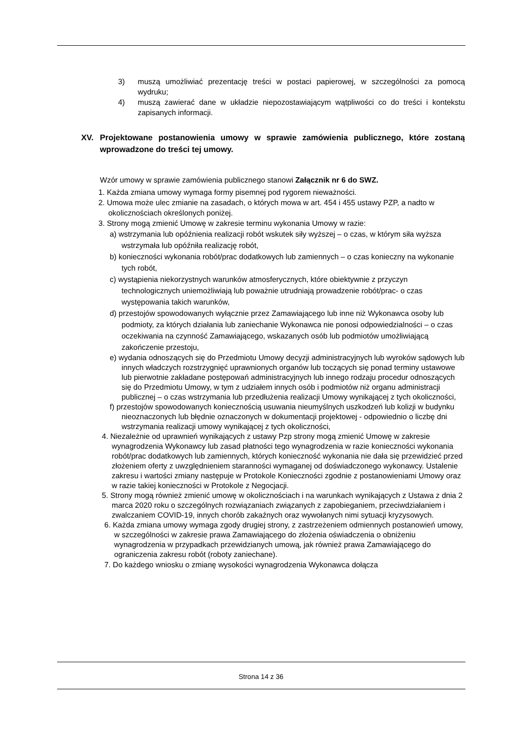3) muszą umożliwiać prezentację treści w postaci papierowej, w szczególności za pomocą wydruku;
4) muszą zawierać dane w układzie niepozostawiającym wątpliwości co do treści i kontekstu zapisanych informacji.
XV. Projektowane postanowienia umowy w sprawie zamówienia publicznego, które zostaną wprowadzone do treści tej umowy.
Wzór umowy w sprawie zamówienia publicznego stanowi Załącznik nr 6 do SWZ.
1. Każda zmiana umowy wymaga formy pisemnej pod rygorem nieważności.
2. Umowa może ulec zmianie na zasadach, o których mowa w art. 454 i 455 ustawy PZP, a nadto w okolicznościach określonych poniżej.
3. Strony mogą zmienić Umowę w zakresie terminu wykonania Umowy w razie:
a) wstrzymania lub opóźnienia realizacji robót wskutek siły wyższej – o czas, w którym siła wyższa wstrzymała lub opóźniła realizację robót,
b) konieczności wykonania robót/prac dodatkowych lub zamiennych – o czas konieczny na wykonanie tych robót,
c) wystąpienia niekorzystnych warunków atmosferycznych, które obiektywnie z przyczyn technologicznych uniemożliwiają lub poważnie utrudniają prowadzenie robót/prac- o czas występowania takich warunków,
d) przestojów spowodowanych wyłącznie przez Zamawiającego lub inne niż Wykonawca osoby lub podmioty, za których działania lub zaniechanie Wykonawca nie ponosi odpowiedzialności – o czas oczekiwania na czynność Zamawiającego, wskazanych osób lub podmiotów umożliwiającą zakończenie przestoju,
e) wydania odnoszących się do Przedmiotu Umowy decyzji administracyjnych lub wyroków sądowych lub innych władczych rozstrzygnięć uprawnionych organów lub toczących się ponad terminy ustawowe lub pierwotnie zakładane postępowań administracyjnych lub innego rodzaju procedur odnoszących się do Przedmiotu Umowy, w tym z udziałem innych osób i podmiotów niż organu administracji publicznej – o czas wstrzymania lub przedłużenia realizacji Umowy wynikającej z tych okoliczności,
f) przestojów spowodowanych koniecznością usuwania nieumyślnych uszkodzeń lub kolizji w budynku nieoznaczonych lub błędnie oznaczonych w dokumentacji projektowej - odpowiednio o liczbę dni wstrzymania realizacji umowy wynikającej z tych okoliczności,
4. Niezależnie od uprawnień wynikających z ustawy Pzp strony mogą zmienić Umowę w zakresie wynagrodzenia Wykonawcy lub zasad płatności tego wynagrodzenia w razie konieczności wykonania robót/prac dodatkowych lub zamiennych, których konieczność wykonania nie dała się przewidzieć przed złożeniem oferty z uwzględnieniem staranności wymaganej od doświadczonego wykonawcy. Ustalenie zakresu i wartości zmiany następuje w Protokole Konieczności zgodnie z postanowieniami Umowy oraz w razie takiej konieczności w Protokole z Negocjacji.
5. Strony mogą również zmienić umowę w okolicznościach i na warunkach wynikających z Ustawa z dnia 2 marca 2020 roku o szczególnych rozwiązaniach związanych z zapobieganiem, przeciwdziałaniem i zwalczaniem COVID-19, innych chorób zakaźnych oraz wywołanych nimi sytuacji kryzysowych.
6. Każda zmiana umowy wymaga zgody drugiej strony, z zastrzeżeniem odmiennych postanowień umowy, w szczególności w zakresie prawa Zamawiającego do złożenia oświadczenia o obniżeniu wynagrodzenia w przypadkach przewidzianych umową, jak również prawa Zamawiającego do ograniczenia zakresu robót (roboty zaniechane).
7. Do każdego wniosku o zmianę wysokości wynagrodzenia Wykonawca dołącza
Strona 14 z 36